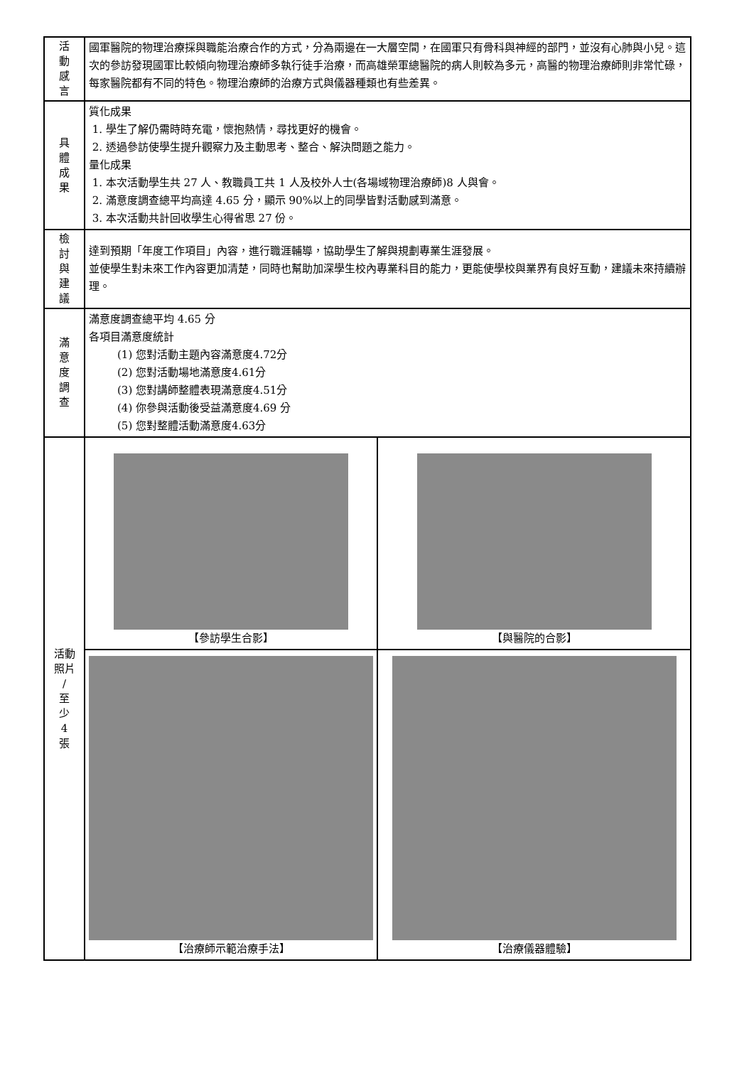| 活 動 感 言 | 國軍醫院的物理治療採與職能治療合作的方式，分為兩邊在一大層空間，在國軍只有骨科與神經的部門，並沒有心肺與小兒。這次的參訪發現國軍比較傾向物理治療師多執行徒手治療，而高雄榮軍總醫院的病人則較為多元，高醫的物理治療師則非常忙碌，每家醫院都有不同的特色。物理治療師的治療方式與儀器種類也有些差異。 | |
| 具 體 成 果 | 質化成果 1. 學生了解仍需時時充電，懷抱熱情，尋找更好的機會。 2. 透過參訪使學生提升觀察力及主動思考、整合、解決問題之能力。 量化成果 1. 本次活動學生共 27 人、教職員工共 1 人及校外人士(各場域物理治療師)8 人與會。 2. 滿意度調查總平均高達 4.65 分，顯示 90%以上的同學皆對活動感到滿意。 3. 本次活動共計回收學生心得省思 27 份。 | |
| 檢 討 與 建 議 | 達到預期「年度工作項目」內容，進行職涯輔導，協助學生了解與規劃專業生涯發展。 並使學生對未來工作內容更加清楚，同時也幫助加深學生校內專業科目的能力，更能使學校與業界有良好互動，建議未來持續辦理。 | |
| 滿 意 度 調 查 | 滿意度調查總平均 4.65 分 各項目滿意度統計 (1) 您對活動主題內容滿意度4.72分 (2) 您對活動場地滿意度4.61分 (3) 您對講師整體表現滿意度4.51分 (4) 你參與活動後受益滿意度4.69 分 (5) 您對整體活動滿意度4.63分 | |
| 活動 照片 / 至 少 4 張 | 【參訪學生合影】 | 【與醫院的合影】 |
| | 【治療師示範治療手法】 | 【治療儀器體驗】 |